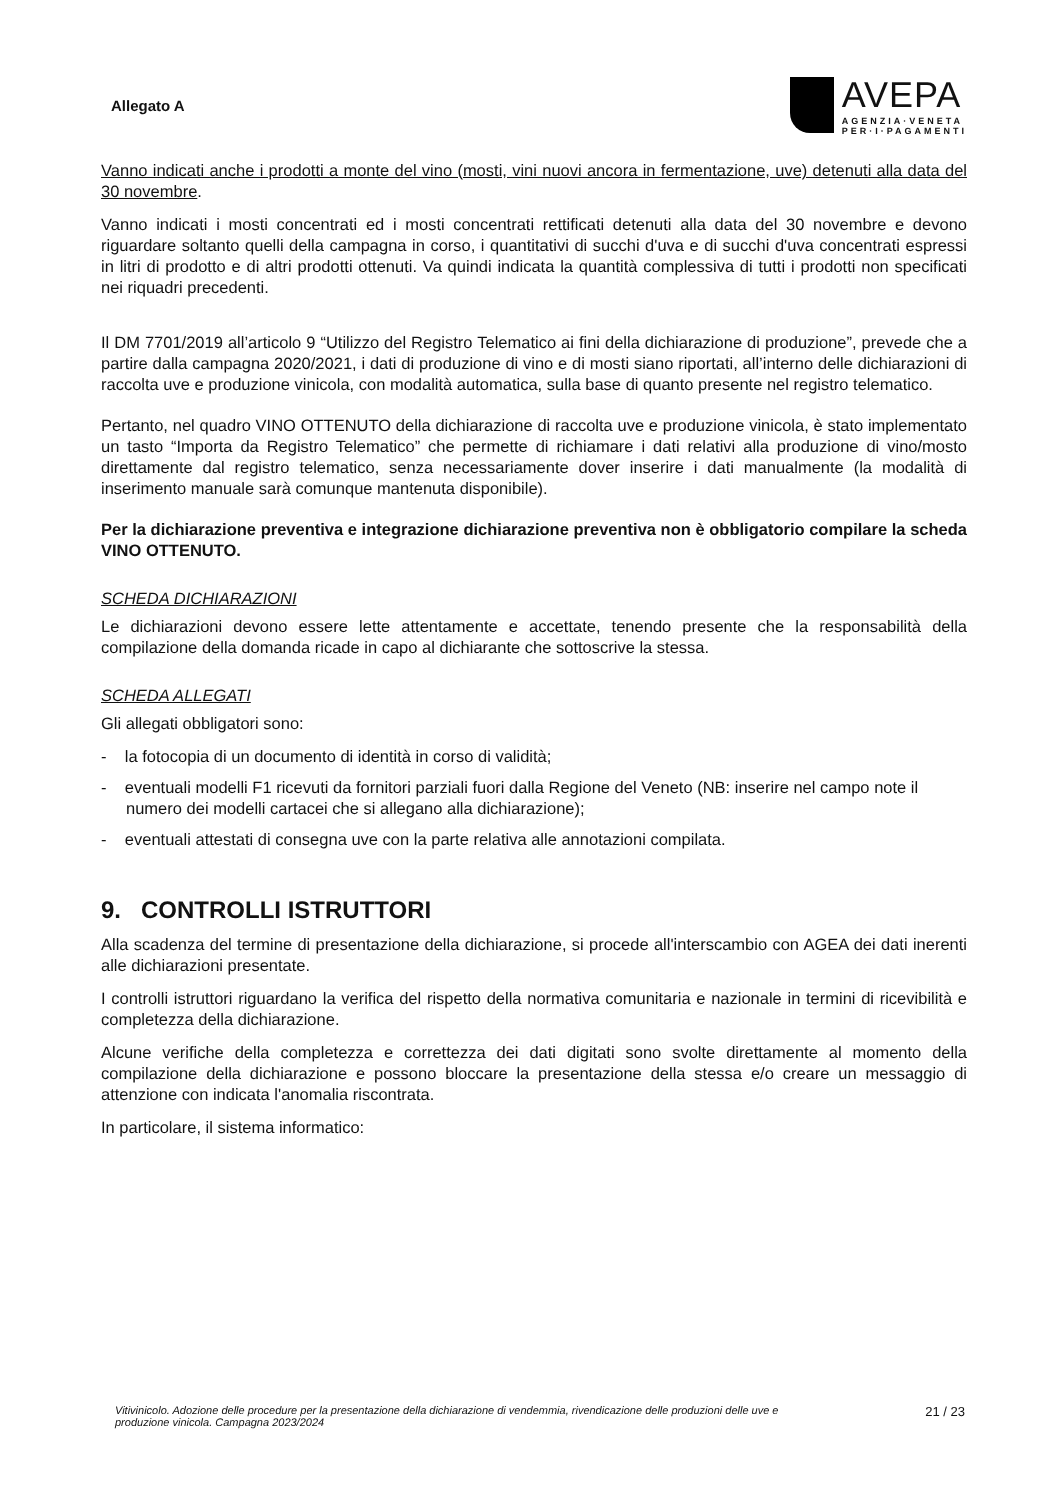Allegato A
AVEPA
AGENZIA·VENETA
PER·I·PAGAMENTI
Vanno indicati anche i prodotti a monte del vino (mosti, vini nuovi ancora in fermentazione, uve) detenuti alla data del 30 novembre.
Vanno indicati i mosti concentrati ed i mosti concentrati rettificati detenuti alla data del 30 novembre e devono riguardare soltanto quelli della campagna in corso, i quantitativi di succhi d'uva e di succhi d'uva concentrati espressi in litri di prodotto e di altri prodotti ottenuti. Va quindi indicata la quantità complessiva di tutti i prodotti non specificati nei riquadri precedenti.
Il DM 7701/2019 all’articolo 9 “Utilizzo del Registro Telematico ai fini della dichiarazione di produzione”, prevede che a partire dalla campagna 2020/2021, i dati di produzione di vino e di mosti siano riportati, all’interno delle dichiarazioni di raccolta uve e produzione vinicola, con modalità automatica, sulla base di quanto presente nel registro telematico.
Pertanto, nel quadro VINO OTTENUTO della dichiarazione di raccolta uve e produzione vinicola, è stato implementato un tasto “Importa da Registro Telematico” che permette di richiamare i dati relativi alla produzione di vino/mosto direttamente dal registro telematico, senza necessariamente dover inserire i dati manualmente (la modalità di inserimento manuale sarà comunque mantenuta disponibile).
Per la dichiarazione preventiva e integrazione dichiarazione preventiva non è obbligatorio compilare la scheda VINO OTTENUTO.
SCHEDA DICHIARAZIONI
Le dichiarazioni devono essere lette attentamente e accettate, tenendo presente che la responsabilità della compilazione della domanda ricade in capo al dichiarante che sottoscrive la stessa.
SCHEDA ALLEGATI
Gli allegati obbligatori sono:
- la fotocopia di un documento di identità in corso di validità;
- eventuali modelli F1 ricevuti da fornitori parziali fuori dalla Regione del Veneto (NB: inserire nel campo note il numero dei modelli cartacei che si allegano alla dichiarazione);
- eventuali attestati di consegna uve con la parte relativa alle annotazioni compilata.
9. CONTROLLI ISTRUTTORI
Alla scadenza del termine di presentazione della dichiarazione, si procede all'interscambio con AGEA dei dati inerenti alle dichiarazioni presentate.
I controlli istruttori riguardano la verifica del rispetto della normativa comunitaria e nazionale in termini di ricevibilità e completezza della dichiarazione.
Alcune verifiche della completezza e correttezza dei dati digitati sono svolte direttamente al momento della compilazione della dichiarazione e possono bloccare la presentazione della stessa e/o creare un messaggio di attenzione con indicata l'anomalia riscontrata.
In particolare, il sistema informatico:
Vitivinicolo. Adozione delle procedure per la presentazione della dichiarazione di vendemmia, rivendicazione delle produzioni delle uve e produzione vinicola. Campagna 2023/2024 21 / 23